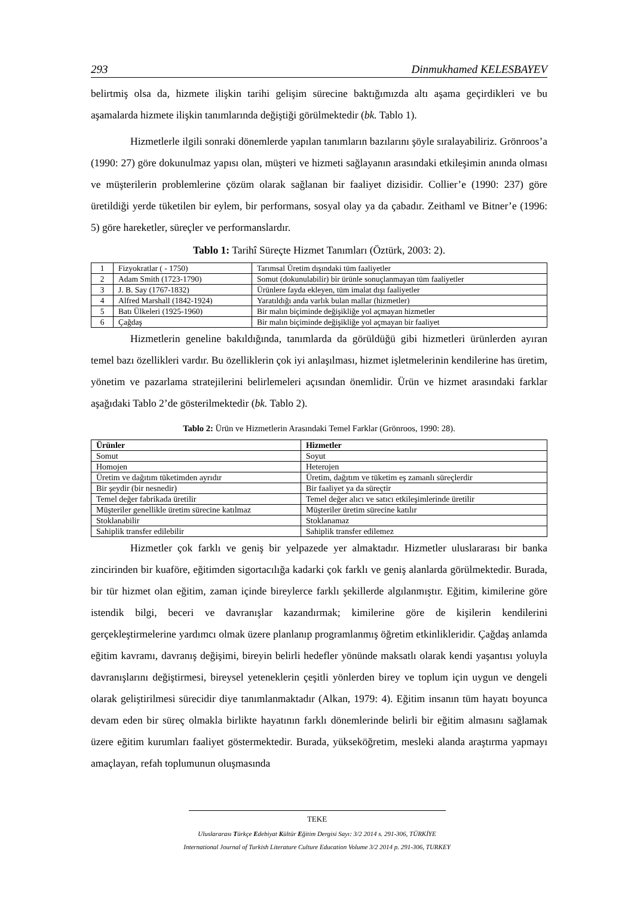293 Dinmukhamed KELESBAYEV
belirtmiş olsa da, hizmete ilişkin tarihi gelişim sürecine baktığımızda altı aşama geçirdikleri ve bu aşamalarda hizmete ilişkin tanımlarında değiştiği görülmektedir (bk. Tablo 1).
Hizmetlerle ilgili sonraki dönemlerde yapılan tanımların bazılarını şöyle sıralayabiliriz. Grönroos’a (1990: 27) göre dokunulmaz yapısı olan, müşteri ve hizmeti sağlayanın arasındaki etkileşimin anında olması ve müşterilerin problemlerine çözüm olarak sağlanan bir faaliyet dizisidir. Collier’e (1990: 237) göre üretildiği yerde tüketilen bir eylem, bir performans, sosyal olay ya da çabadır. Zeithaml ve Bitner’e (1996: 5) göre hareketler, süreçler ve performanslardır.
Tablo 1: Tarihî Süreçte Hizmet Tanımları (Öztürk, 2003: 2).
| 1 | Fizyokratlar ( - 1750) | Tarımsal Üretim dışındaki tüm faaliyetler |
| 2 | Adam Smith (1723-1790) | Somut (dokunulabilir) bir ürünle sonuçlanmayan tüm faaliyetler |
| 3 | J. B. Say (1767-1832) | Ürünlere fayda ekleyen, tüm imalat dışı faaliyetler |
| 4 | Alfred Marshall (1842-1924) | Yaratıldığı anda varlık bulan mallar (hizmetler) |
| 5 | Batı Ülkeleri (1925-1960) | Bir malın biçiminde değişikliğe yol açmayan hizmetler |
| 6 | Çağdaş | Bir malın biçiminde değişikliğe yol açmayan bir faaliyet |
Hizmetlerin geneline bakıldığında, tanımlarda da görüldüğü gibi hizmetleri ürünlerden ayıran temel bazı özellikleri vardır. Bu özelliklerin çok iyi anlaşılması, hizmet işletmelerinin kendilerine has üretim, yönetim ve pazarlama stratejilerini belirlemeleri açısından önemlidir. Ürün ve hizmet arasındaki farklar aşağıdaki Tablo 2’de gösterilmektedir (bk. Tablo 2).
Tablo 2: Ürün ve Hizmetlerin Arasındaki Temel Farklar (Grönroos, 1990: 28).
| Ürünler | Hizmetler |
| --- | --- |
| Somut | Soyut |
| Homojen | Heterojen |
| Üretim ve dağıtım tüketimden ayrıdır | Üretim, dağıtım ve tüketim eş zamanlı süreçlerdir |
| Bir şeydir (bir nesnedir) | Bir faaliyet ya da süreçtir |
| Temel değer fabrikada üretilir | Temel değer alıcı ve satıcı etkileşimlerinde üretilir |
| Müşteriler genellikle üretim sürecine katılmaz | Müşteriler üretim sürecine katılır |
| Stoklanabilir | Stoklanamaz |
| Sahiplik transfer edilebilir | Sahiplik transfer edilemez |
Hizmetler çok farklı ve geniş bir yelpazede yer almaktadır. Hizmetler uluslararası bir banka zincirinden bir kuaföre, eğitimden sigortacılığa kadarki çok farklı ve geniş alanlarda görülmektedir. Burada, bir tür hizmet olan eğitim, zaman içinde bireylerce farklı şekillerde algılanmıştır. Eğitim, kimilerine göre istendik bilgi, beceri ve davranışlar kazandırmak; kimilerine göre de kişilerin kendilerini gerçekleştirmelerine yardımcı olmak üzere planlanıp programlanmış öğretim etkinlikleridir. Çağdaş anlamda eğitim kavramı, davranış değişimi, bireyin belirli hedefler yönünde maksatlı olarak kendi yaşantısı yoluyla davranışlarını değiştirmesi, bireysel yeteneklerin çeşitli yönlerden birey ve toplum için uygun ve dengeli olarak geliştirilmesi sürecidir diye tanımlanmaktadır (Alkan, 1979: 4). Eğitim insanın tüm hayatı boyunca devam eden bir süreç olmakla birlikte hayatının farklı dönemlerinde belirli bir eğitim almasını sağlamak üzere eğitim kurumları faaliyet göstermektedir. Burada, yükseköğretim, mesleki alanda araştırma yapmayı amaçlayan, refah toplumunun oluşmasında
TEKE
Uluslararası Türkçe Edebiyat Kültür Eğitim Dergisi Sayı: 3/2 2014 s. 291-306, TÜRKİYE
International Journal of Turkish Literature Culture Education Volume 3/2 2014 p. 291-306, TURKEY